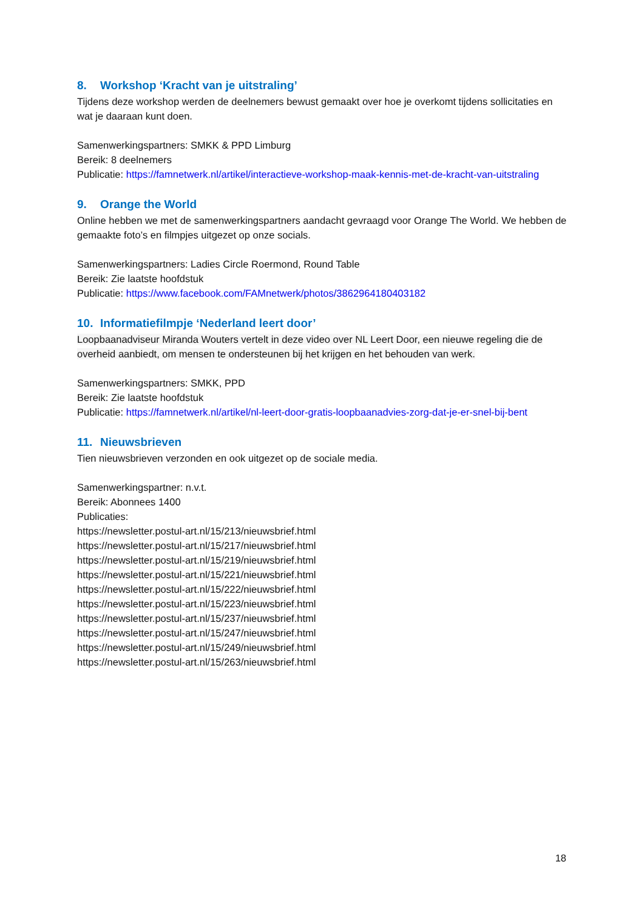8. Workshop ‘Kracht van je uitstraling’
Tijdens deze workshop werden de deelnemers bewust gemaakt over hoe je overkomt tijdens sollicitaties en wat je daaraan kunt doen.
Samenwerkingspartners: SMKK & PPD Limburg
Bereik: 8 deelnemers
Publicatie: https://famnetwerk.nl/artikel/interactieve-workshop-maak-kennis-met-de-kracht-van-uitstraling
9. Orange the World
Online hebben we met de samenwerkingspartners aandacht gevraagd voor Orange The World. We hebben de gemaakte foto’s en filmpjes uitgezet op onze socials.
Samenwerkingspartners: Ladies Circle Roermond, Round Table
Bereik: Zie laatste hoofdstuk
Publicatie: https://www.facebook.com/FAMnetwerk/photos/3862964180403182
10. Informatiefilmpje ‘Nederland leert door’
Loopbaanadviseur Miranda Wouters vertelt in deze video over NL Leert Door, een nieuwe regeling die de overheid aanbiedt, om mensen te ondersteunen bij het krijgen en het behouden van werk.
Samenwerkingspartners: SMKK, PPD
Bereik: Zie laatste hoofdstuk
Publicatie: https://famnetwerk.nl/artikel/nl-leert-door-gratis-loopbaanadvies-zorg-dat-je-er-snel-bij-bent
11. Nieuwsbrieven
Tien nieuwsbrieven verzonden en ook uitgezet op de sociale media.
Samenwerkingspartner: n.v.t.
Bereik: Abonnees 1400
Publicaties:
https://newsletter.postul-art.nl/15/213/nieuwsbrief.html
https://newsletter.postul-art.nl/15/217/nieuwsbrief.html
https://newsletter.postul-art.nl/15/219/nieuwsbrief.html
https://newsletter.postul-art.nl/15/221/nieuwsbrief.html
https://newsletter.postul-art.nl/15/222/nieuwsbrief.html
https://newsletter.postul-art.nl/15/223/nieuwsbrief.html
https://newsletter.postul-art.nl/15/237/nieuwsbrief.html
https://newsletter.postul-art.nl/15/247/nieuwsbrief.html
https://newsletter.postul-art.nl/15/249/nieuwsbrief.html
https://newsletter.postul-art.nl/15/263/nieuwsbrief.html
18